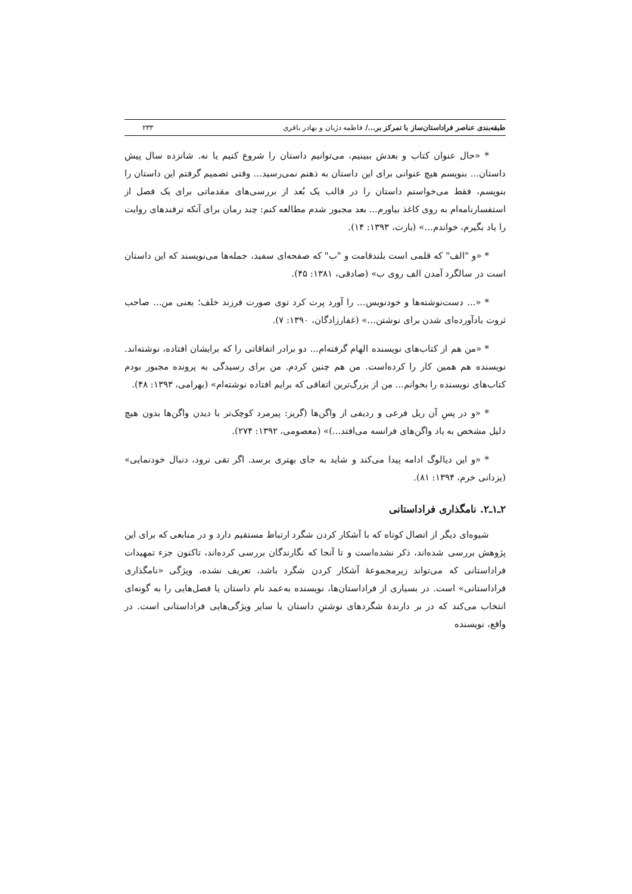طبقه‌بندی عناصر فراداستان‌ساز با تمرکز بر.../ فاطمه دژبان و بهادر باقری ۲۳۳
* «حال عنوان کتاب و بعدش ببینیم، می‌توانیم داستان را شروع کنیم یا نه. شانزده سال پیش داستان... بنویسم هیچ عنوانی برای این داستان به ذهنم نمی‌رسید... وقتی تصمیم گرفتم این داستان را بنویسم، فقط می‌خواستم داستان را در قالب یک بُعد از بررسی‌های مقدماتی برای یک فصل از استفسارنامه‌ام به روی کاغذ بیاورم... بعد مجبور شدم مطالعه کنم: چند رمان برای آنکه ترفندهای روایت را یاد بگیرم، خواندم...» (بارت، ۱۳۹۳: ۱۴).
* «و "الف" که قلمی است بلندقامت و "ب" که صفحه‌ای سفید، جمله‌ها می‌نویسند که این داستان است در سالگرد آمدن الف روی ب» (صادقی، ۱۳۸۱: ۴۵).
* «... دست‌نوشته‌ها و خودنویس... را آورد پرت کرد توی صورت فرزند خلف؛ یعنی من... صاحب ثروت بادآورده‌ای شدن برای نوشتن...» (غفارزادگان، ۱۳۹۰: ۷).
* «من هم از کتاب‌های نویسنده الهام گرفته‌ام... دو برادر اتفاقاتی را که برایشان افتاده، نوشته‌اند. نویسنده هم همین کار را کرده‌است. من هم چنین کردم. من برای رسیدگی به پرونده مجبور بودم کتاب‌های نویسنده را بخوانم... من از بزرگ‌ترین اتفاقی که برایم افتاده نوشته‌ام» (بهرامی، ۱۳۹۳: ۴۸).
* «و در پسِ آن ریل فرعی و ردیفی از واگن‌ها (گریز: پیرمرد کوچک‌تر با دیدن واگن‌ها بدون هیچ دلیل مشخص به یاد واگن‌های فرانسه می‌افتد...)» (معصومی، ۱۳۹۲: ۲۷۴).
* «و این دیالوگ ادامه پیدا می‌کند و شاید به جای بهتری برسد. اگر تقی نرود، دنبال خودنمایی» (یزدانی خرم، ۱۳۹۴: ۸۱).
۲ـ۱ـ۲. نامگذاری فراداستانی
شیوه‌ای دیگر از اتصال کوتاه که با آشکار کردن شگرد ارتباط مستقیم دارد و در منابعی که برای این پژوهش بررسی شده‌اند، ذکر نشده‌است و تا آنجا که نگارندگان بررسی کرده‌اند، تاکنون جزء تمهیدات فراداستانی که می‌تواند زیرمجموعهٔ آشکار کردن شگرد باشد، تعریف نشده، ویژگی «نامگذاری فراداستانی» است. در بسیاری از فراداستان‌ها، نویسنده به‌عمد نام داستان یا فصل‌هایی را به گونه‌ای انتخاب می‌کند که در بر دارندهٔ شگردهای نوشتنِ داستان یا سایر ویژگی‌هایی فراداستانی است. در واقع، نویسنده